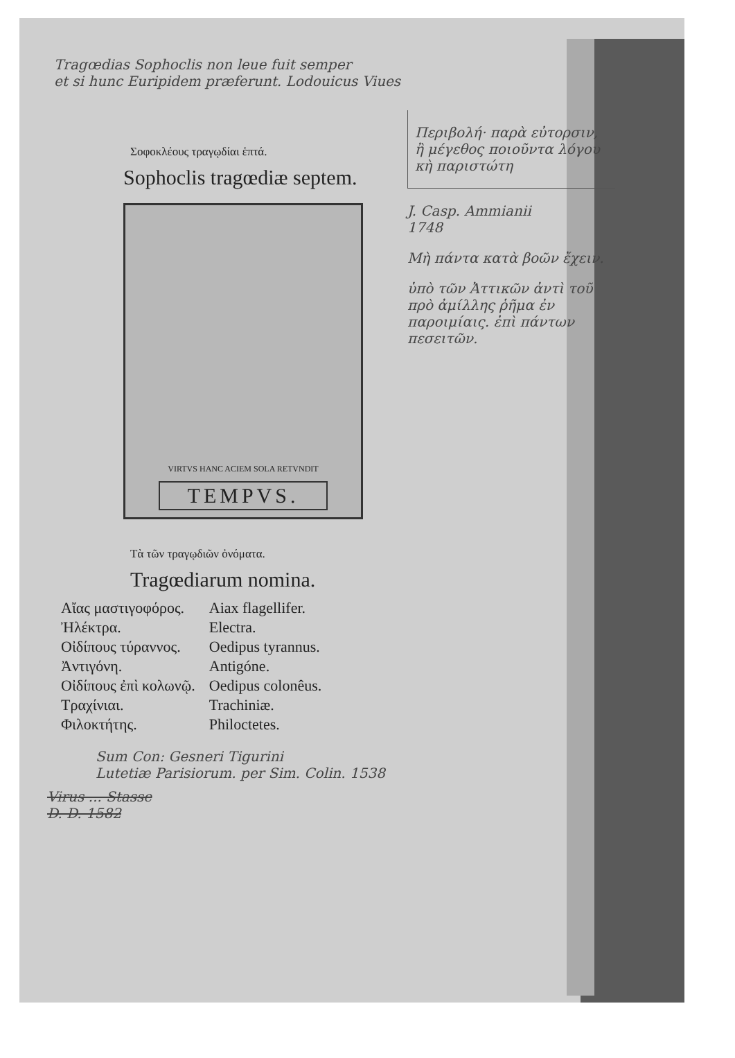Tragœdias Sophoclis non leue fuit semper
et si hunc Euripidem præferunt. Lodouicus Viues
Σοφοκλέους τραγῳδίαι ἑπτά.
Sophoclis tragœdiæ septem.
VIRTVS HANC ACIEM SOLA RETVNDIT
TEMPVS.
Τὰ τῶν τραγῳδιῶν ὀνόματα.
Tragœdiarum nomina.
| Αἴας μαστιγοφόρος. | Aiax flagellifer. |
| Ἠλέκτρα. | Electra. |
| Οἰδίπους τύραννος. | Oedipus tyrannus. |
| Ἀντιγόνη. | Antigóne. |
| Οἰδίπους ἐπὶ κολωνῷ. | Oedipus colonêus. |
| Τραχίνιαι. | Trachiniæ. |
| Φιλοκτήτης. | Philoctetes. |
Περιβολή· παρὰ εὐτορσιν, ἢ μέγεθος ποιοῦντα λόγου κὴ παριστώτη
J. Casp. Ammianii
1748
Μὴ πάντα κατὰ βοῶν ἔχειν.
ὑπὸ τῶν Ἀττικῶν ἀντὶ τοῦ πρὸ ἀμίλλης ῥῆμα ἐν παροιμίαις. ἐπὶ πάντων πεσειτῶν.
Sum Con: Gesneri Tigurini
Lutetiæ Parisiorum. per Sim. Colin. 1538
Virus ... Stasse
D. D. 1582